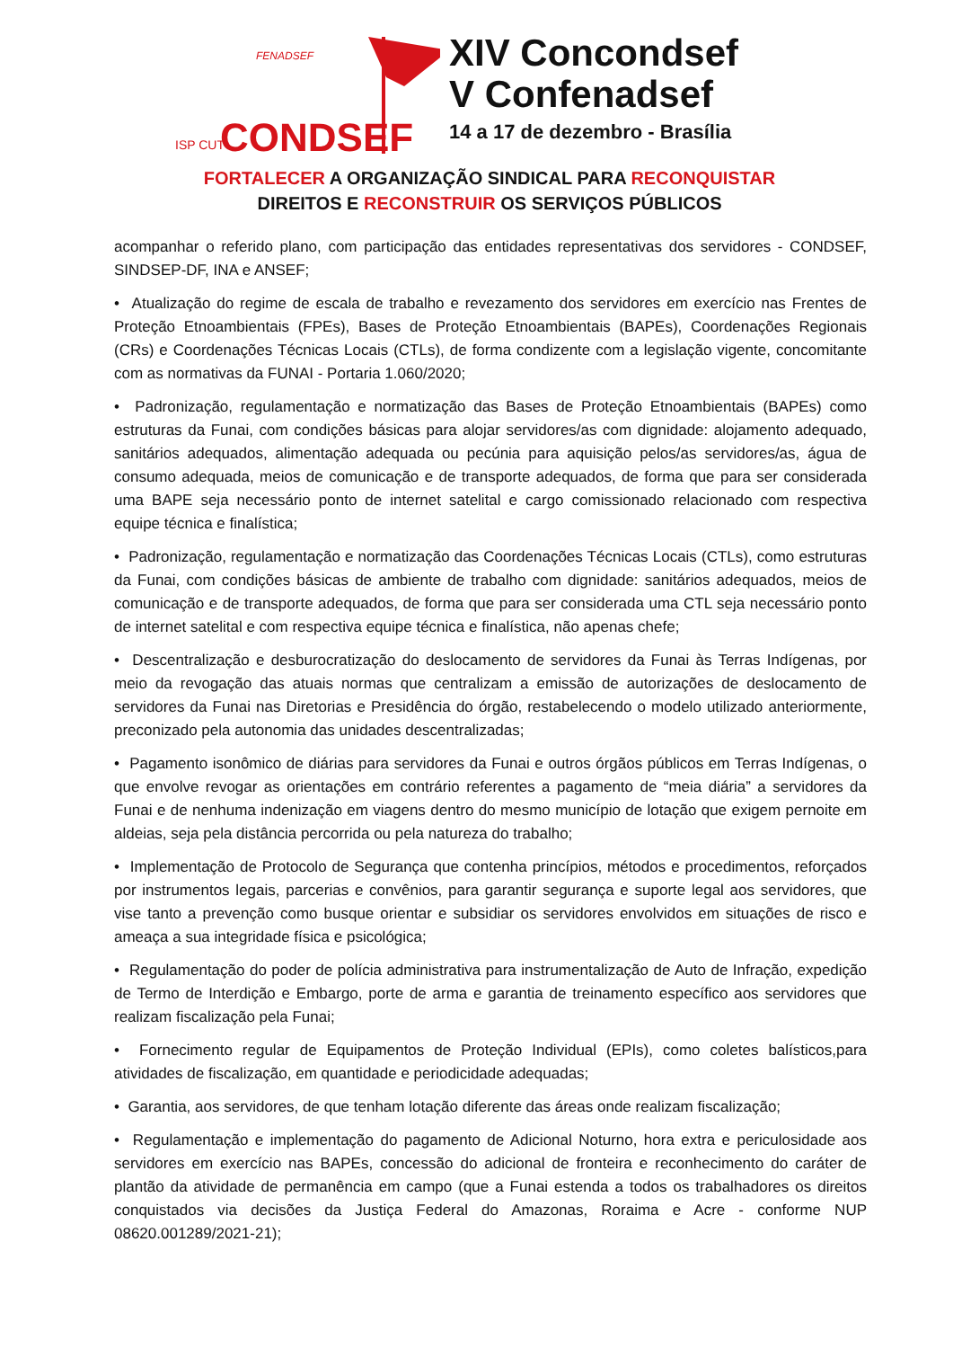FENADSEF
ISP CUT
CONDSEF
XIV Concondsef
V Confenadsef
14 a 17 de dezembro - Brasília
FORTALECER A ORGANIZAÇÃO SINDICAL PARA RECONQUISTAR
DIREITOS E RECONSTRUIR OS SERVIÇOS PÚBLICOS
acompanhar o referido plano, com participação das entidades representativas dos servidores - CONDSEF, SINDSEP-DF, INA e ANSEF;
• Atualização do regime de escala de trabalho e revezamento dos servidores em exercício nas Frentes de Proteção Etnoambientais (FPEs), Bases de Proteção Etnoambientais (BAPEs), Coordenações Regionais (CRs) e Coordenações Técnicas Locais (CTLs), de forma condizente com a legislação vigente, concomitante com as normativas da FUNAI - Portaria 1.060/2020;
• Padronização, regulamentação e normatização das Bases de Proteção Etnoambientais (BAPEs) como estruturas da Funai, com condições básicas para alojar servidores/as com dignidade: alojamento adequado, sanitários adequados, alimentação adequada ou pecúnia para aquisição pelos/as servidores/as, água de consumo adequada, meios de comunicação e de transporte adequados, de forma que para ser considerada uma BAPE seja necessário ponto de internet satelital e cargo comissionado relacionado com respectiva equipe técnica e finalística;
• Padronização, regulamentação e normatização das Coordenações Técnicas Locais (CTLs), como estruturas da Funai, com condições básicas de ambiente de trabalho com dignidade: sanitários adequados, meios de comunicação e de transporte adequados, de forma que para ser considerada uma CTL seja necessário ponto de internet satelital e com respectiva equipe técnica e finalística, não apenas chefe;
• Descentralização e desburocratização do deslocamento de servidores da Funai às Terras Indígenas, por meio da revogação das atuais normas que centralizam a emissão de autorizações de deslocamento de servidores da Funai nas Diretorias e Presidência do órgão, restabelecendo o modelo utilizado anteriormente, preconizado pela autonomia das unidades descentralizadas;
• Pagamento isonômico de diárias para servidores da Funai e outros órgãos públicos em Terras Indígenas, o que envolve revogar as orientações em contrário referentes a pagamento de “meia diária” a servidores da Funai e de nenhuma indenização em viagens dentro do mesmo município de lotação que exigem pernoite em aldeias, seja pela distância percorrida ou pela natureza do trabalho;
• Implementação de Protocolo de Segurança que contenha princípios, métodos e procedimentos, reforçados por instrumentos legais, parcerias e convênios, para garantir segurança e suporte legal aos servidores, que vise tanto a prevenção como busque orientar e subsidiar os servidores envolvidos em situações de risco e ameaça a sua integridade física e psicológica;
• Regulamentação do poder de polícia administrativa para instrumentalização de Auto de Infração, expedição de Termo de Interdição e Embargo, porte de arma e garantia de treinamento específico aos servidores que realizam fiscalização pela Funai;
• Fornecimento regular de Equipamentos de Proteção Individual (EPIs), como coletes balísticos,para atividades de fiscalização, em quantidade e periodicidade adequadas;
• Garantia, aos servidores, de que tenham lotação diferente das áreas onde realizam fiscalização;
• Regulamentação e implementação do pagamento de Adicional Noturno, hora extra e periculosidade aos servidores em exercício nas BAPEs, concessão do adicional de fronteira e reconhecimento do caráter de plantão da atividade de permanência em campo (que a Funai estenda a todos os trabalhadores os direitos conquistados via decisões da Justiça Federal do Amazonas, Roraima e Acre - conforme NUP 08620.001289/2021-21);